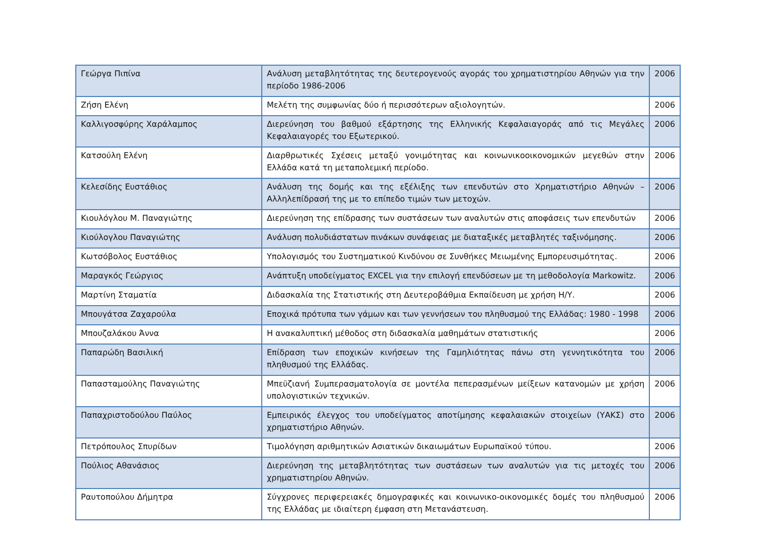| Γεώργα Πιπίνα | Ανάλυση μεταβλητότητας της δευτερογενούς αγοράς του χρηματιστηρίου Αθηνών για την περίοδο 1986-2006 | 2006 |
| Ζήση Ελένη | Μελέτη της συμφωνίας δύο ή περισσότερων αξιολογητών. | 2006 |
| Καλλιγοσφύρης Χαράλαμπος | Διερεύνηση του βαθμού εξάρτησης της Ελληνικής Κεφαλαιαγοράς από τις Μεγάλες Κεφαλαιαγορές του Εξωτερικού. | 2006 |
| Κατσούλη Ελένη | Διαρθρωτικές Σχέσεις μεταξύ γονιμότητας και κοινωνικοοικονομικών μεγεθών στην Ελλάδα κατά τη μεταπολεμική περίοδο. | 2006 |
| Κελεσίδης Ευστάθιος | Ανάλυση της δομής και της εξέλιξης των επενδυτών στο Χρηματιστήριο Αθηνών – Αλληλεπίδρασή της με το επίπεδο τιμών των μετοχών. | 2006 |
| Κιουλόγλου Μ. Παναγιώτης | Διερεύνηση της επίδρασης των συστάσεων των αναλυτών στις αποφάσεις των επενδυτών | 2006 |
| Κιούλογλου Παναγιώτης | Ανάλυση πολυδιάστατων πινάκων συνάφειας με διαταξικές μεταβλητές ταξινόμησης. | 2006 |
| Κωτσόβολος Ευστάθιος | Υπολογισμός του Συστηματικού Κινδύνου σε Συνθήκες Μειωμένης Εμπορευσιμότητας. | 2006 |
| Μαραγκός Γεώργιος | Ανάπτυξη υποδείγματος EXCEL για την επιλογή επενδύσεων με τη μεθοδολογία Markowitz. | 2006 |
| Μαρτίνη Σταματία | Διδασκαλία της Στατιστικής στη Δευτεροβάθμια Εκπαίδευση με χρήση Η/Υ. | 2006 |
| Μπουγάτσα Ζαχαρούλα | Εποχικά πρότυπα των γάμων και των γεννήσεων του πληθυσμού της Ελλάδας: 1980 - 1998 | 2006 |
| Μπουζαλάκου Άννα | Η ανακαλυπτική μέθοδος στη διδασκαλία μαθημάτων στατιστικής | 2006 |
| Παπαρώδη Βασιλική | Επίδραση των εποχικών κινήσεων της Γαμηλιότητας πάνω στη γεννητικότητα του πληθυσμού της Ελλάδας. | 2006 |
| Παπασταμούλης Παναγιώτης | Μπεϋζιανή Συμπερασματολογία σε μοντέλα πεπερασμένων μείξεων κατανομών με χρήση υπολογιστικών τεχνικών. | 2006 |
| Παπαχριστοδούλου Παύλος | Εμπειρικός έλεγχος του υποδείγματος αποτίμησης κεφαλαιακών στοιχείων (ΥΑΚΣ) στο χρηματιστήριο Αθηνών. | 2006 |
| Πετρόπουλος Σπυρίδων | Τιμολόγηση αριθμητικών Ασιατικών δικαιωμάτων Ευρωπαϊκού τύπου. | 2006 |
| Πούλιος Αθανάσιος | Διερεύνηση της μεταβλητότητας των συστάσεων των αναλυτών για τις μετοχές του χρηματιστηρίου Αθηνών. | 2006 |
| Ραυτοπούλου Δήμητρα | Σύγχρονες περιφερειακές δημογραφικές και κοινωνικο-οικονομικές δομές του πληθυσμού της Ελλάδας με ιδιαίτερη έμφαση στη Μετανάστευση. | 2006 |